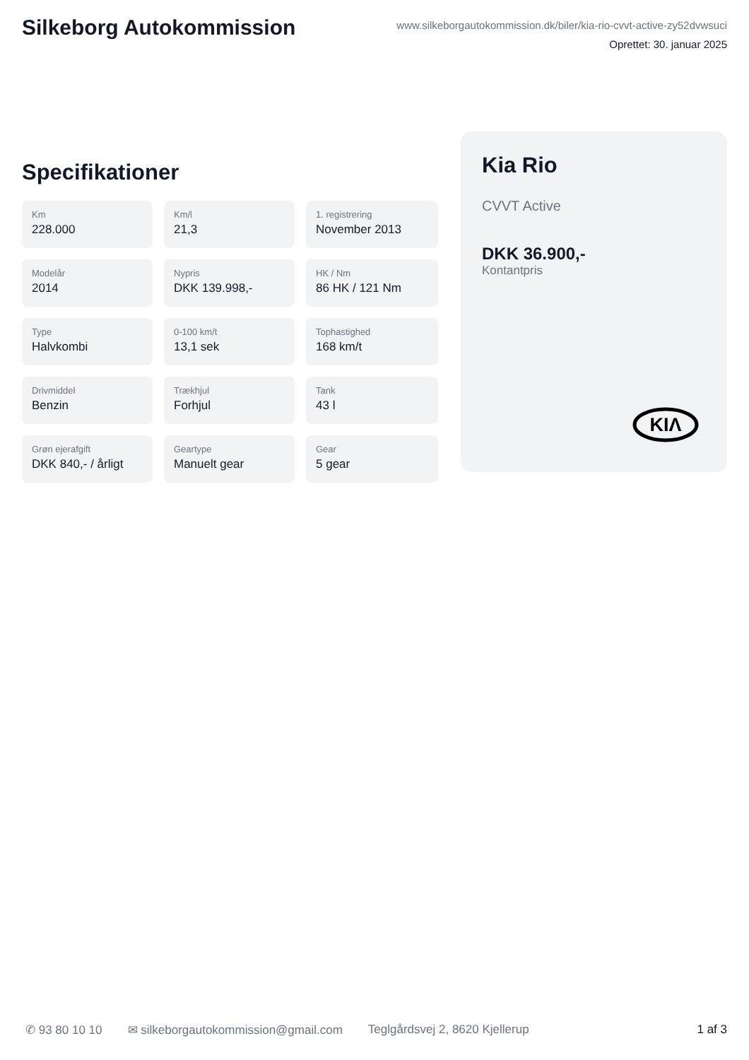Silkeborg Autokommission
www.silkeborgautokommission.dk/biler/kia-rio-cvvt-active-zy52dvwsuci
Oprettet: 30. januar 2025
Specifikationer
Km
228.000
Km/l
21,3
1. registrering
November 2013
Modelår
2014
Nypris
DKK 139.998,-
HK / Nm
86 HK / 121 Nm
Type
Halvkombi
0-100 km/t
13,1 sek
Tophastighed
168 km/t
Drivmiddel
Benzin
Trækhjul
Forhjul
Tank
43 l
Grøn ejerafgift
DKK 840,- / årligt
Geartype
Manuelt gear
Gear
5 gear
Kia Rio
CVVT Active
DKK 36.900,-
Kontantpris
KIΛ
✆ 93 80 10 10 ✉ silkeborgautokommission@gmail.com Teglgårdsvej 2, 8620 Kjellerup 1 af 3